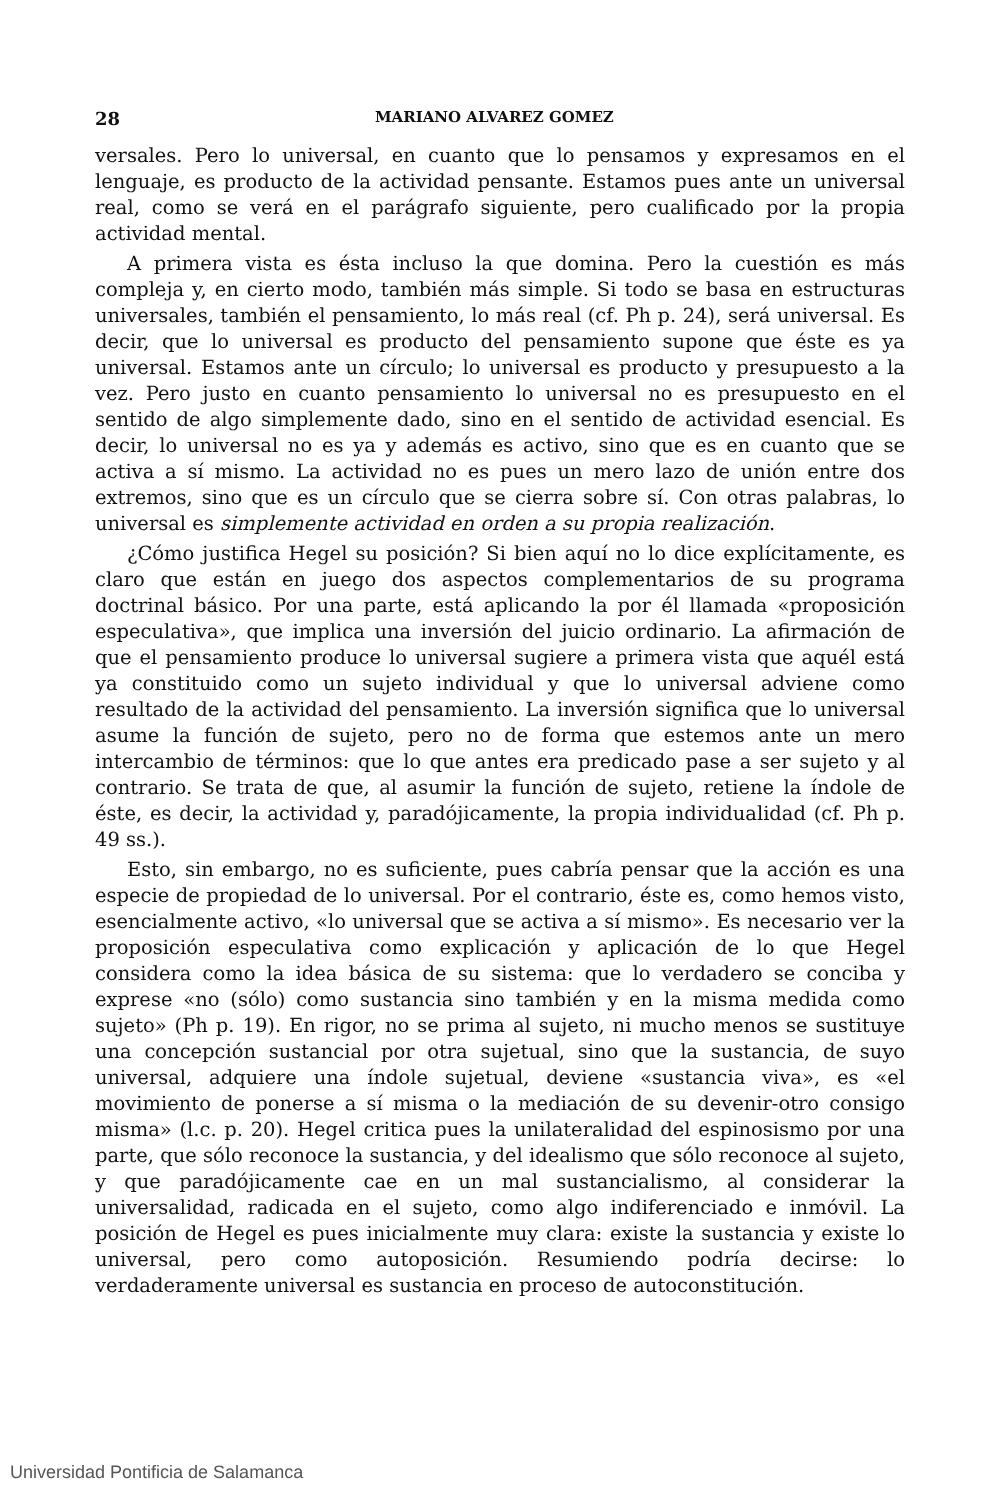28 MARIANO ALVAREZ GOMEZ
versales. Pero lo universal, en cuanto que lo pensamos y expresamos en el lenguaje, es producto de la actividad pensante. Estamos pues ante un universal real, como se verá en el parágrafo siguiente, pero cualificado por la propia actividad mental.
A primera vista es ésta incluso la que domina. Pero la cuestión es más compleja y, en cierto modo, también más simple. Si todo se basa en estructuras universales, también el pensamiento, lo más real (cf. Ph p. 24), será universal. Es decir, que lo universal es producto del pensamiento supone que éste es ya universal. Estamos ante un círculo; lo universal es producto y presupuesto a la vez. Pero justo en cuanto pensamiento lo universal no es presupuesto en el sentido de algo simplemente dado, sino en el sentido de actividad esencial. Es decir, lo universal no es ya y además es activo, sino que es en cuanto que se activa a sí mismo. La actividad no es pues un mero lazo de unión entre dos extremos, sino que es un círculo que se cierra sobre sí. Con otras palabras, lo universal es simplemente actividad en orden a su propia realización.
¿Cómo justifica Hegel su posición? Si bien aquí no lo dice explícitamente, es claro que están en juego dos aspectos complementarios de su programa doctrinal básico. Por una parte, está aplicando la por él llamada «proposición especulativa», que implica una inversión del juicio ordinario. La afirmación de que el pensamiento produce lo universal sugiere a primera vista que aquél está ya constituido como un sujeto individual y que lo universal adviene como resultado de la actividad del pensamiento. La inversión significa que lo universal asume la función de sujeto, pero no de forma que estemos ante un mero intercambio de términos: que lo que antes era predicado pase a ser sujeto y al contrario. Se trata de que, al asumir la función de sujeto, retiene la índole de éste, es decir, la actividad y, paradójicamente, la propia individualidad (cf. Ph p. 49 ss.).
Esto, sin embargo, no es suficiente, pues cabría pensar que la acción es una especie de propiedad de lo universal. Por el contrario, éste es, como hemos visto, esencialmente activo, «lo universal que se activa a sí mismo». Es necesario ver la proposición especulativa como explicación y aplicación de lo que Hegel considera como la idea básica de su sistema: que lo verdadero se conciba y exprese «no (sólo) como sustancia sino también y en la misma medida como sujeto» (Ph p. 19). En rigor, no se prima al sujeto, ni mucho menos se sustituye una concepción sustancial por otra sujetual, sino que la sustancia, de suyo universal, adquiere una índole sujetual, deviene «sustancia viva», es «el movimiento de ponerse a sí misma o la mediación de su devenir-otro consigo misma» (l.c. p. 20). Hegel critica pues la unilateralidad del espinosismo por una parte, que sólo reconoce la sustancia, y del idealismo que sólo reconoce al sujeto, y que paradójicamente cae en un mal sustancialismo, al considerar la universalidad, radicada en el sujeto, como algo indiferenciado e inmóvil. La posición de Hegel es pues inicialmente muy clara: existe la sustancia y existe lo universal, pero como autoposición. Resumiendo podría decirse: lo verdaderamente universal es sustancia en proceso de autoconstitución.
Universidad Pontificia de Salamanca